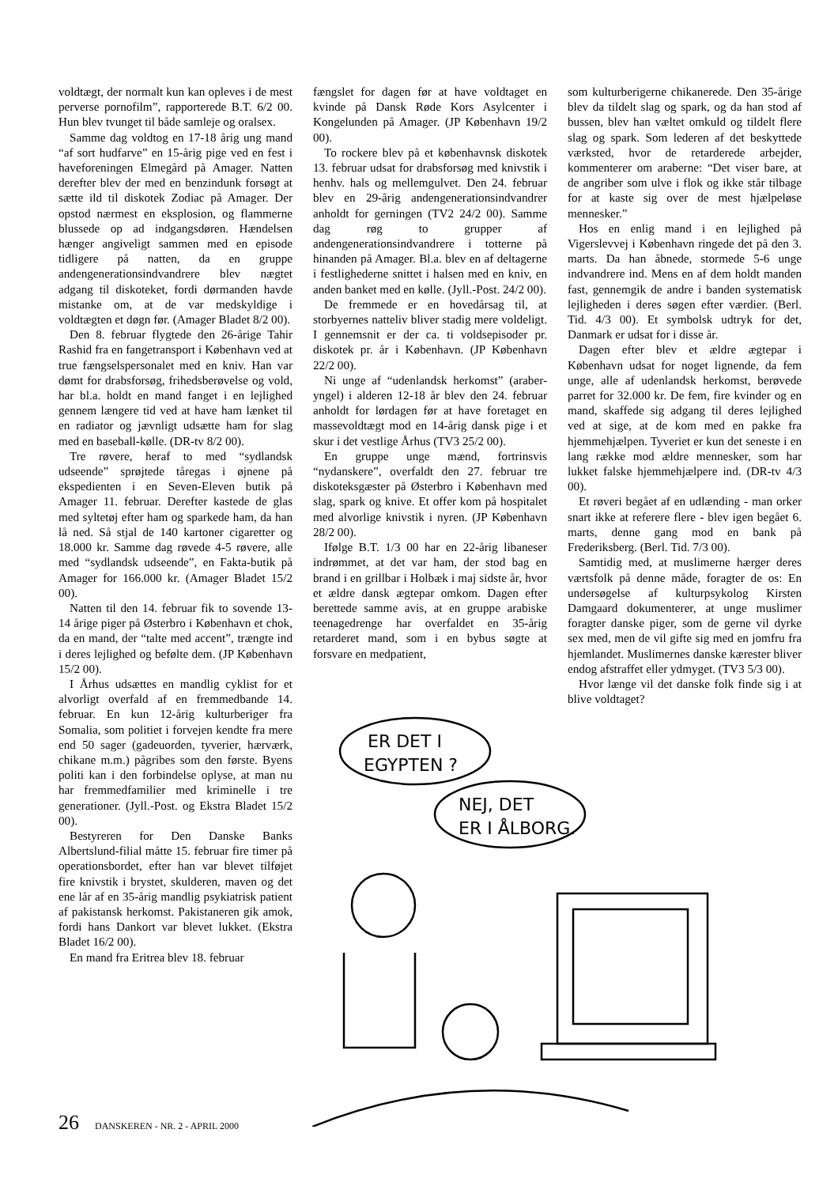voldtægt, der normalt kun kan opleves i de mest perverse pornofilm”, rapporterede B.T. 6/2 00. Hun blev tvunget til både samleje og oralsex.
Samme dag voldtog en 17-18 årig ung mand “af sort hudfarve” en 15-årig pige ved en fest i haveforeningen Elmegård på Amager. Natten derefter blev der med en benzindunk forsøgt at sætte ild til diskotek Zodiac på Amager. Der opstod nærmest en eksplosion, og flammerne blussede op ad indgangsdøren. Hændelsen hænger angiveligt sammen med en episode tidligere på natten, da en gruppe andengenerationsindvandrere blev nægtet adgang til diskoteket, fordi dørmanden havde mistanke om, at de var medskyldige i voldtægten et døgn før. (Amager Bladet 8/2 00).
Den 8. februar flygtede den 26-årige Tahir Rashid fra en fangetransport i København ved at true fængselspersonalet med en kniv. Han var dømt for drabsforsøg, frihedsberøvelse og vold, har bl.a. holdt en mand fanget i en lejlighed gennem længere tid ved at have ham lænket til en radiator og jævnligt udsætte ham for slag med en baseball-kølle. (DR-tv 8/2 00).
Tre røvere, heraf to med “sydlandsk udseende” sprøjtede tåregas i øjnene på ekspedienten i en Seven-Eleven butik på Amager 11. februar. Derefter kastede de glas med syltetøj efter ham og sparkede ham, da han lå ned. Så stjal de 140 kartoner cigaretter og 18.000 kr. Samme dag røvede 4-5 røvere, alle med “sydlandsk udseende”, en Fakta-butik på Amager for 166.000 kr. (Amager Bladet 15/2 00).
Natten til den 14. februar fik to sovende 13-14 årige piger på Østerbro i København et chok, da en mand, der “talte med accent”, trængte ind i deres lejlighed og befølte dem. (JP København 15/2 00).
I Århus udsættes en mandlig cyklist for et alvorligt overfald af en fremmedbande 14. februar. En kun 12-årig kulturberiger fra Somalia, som politiet i forvejen kendte fra mere end 50 sager (gadeuorden, tyverier, hærværk, chikane m.m.) pågribes som den første. Byens politi kan i den forbindelse oplyse, at man nu har fremmedfamilier med kriminelle i tre generationer. (Jyll.-Post. og Ekstra Bladet 15/2 00).
Bestyreren for Den Danske Banks Albertslund-filial måtte 15. februar fire timer på operationsbordet, efter han var blevet tilføjet fire knivstik i brystet, skulderen, maven og det ene lår af en 35-årig mandlig psykiatrisk patient af pakistansk herkomst. Pakistaneren gik amok, fordi hans Dankort var blevet lukket. (Ekstra Bladet 16/2 00).
En mand fra Eritrea blev 18. februar
fængslet for dagen før at have voldtaget en kvinde på Dansk Røde Kors Asylcenter i Kongelunden på Amager. (JP København 19/2 00).
To rockere blev på et københavnsk diskotek 13. februar udsat for drabsforsøg med knivstik i henhv. hals og mellemgulvet. Den 24. februar blev en 29-årig andengenerationsindvandrer anholdt for gerningen (TV2 24/2 00). Samme dag røg to grupper af andengenerationsindvandrere i totterne på hinanden på Amager. Bl.a. blev en af deltagerne i festlighederne snittet i halsen med en kniv, en anden banket med en kølle. (Jyll.-Post. 24/2 00).
De fremmede er en hovedårsag til, at storbyernes natteliv bliver stadig mere voldeligt. I gennemsnit er der ca. ti voldsepisoder pr. diskotek pr. år i København. (JP København 22/2 00).
Ni unge af “udenlandsk herkomst” (araber-yngel) i alderen 12-18 år blev den 24. februar anholdt for lørdagen før at have foretaget en massevoldtægt mod en 14-årig dansk pige i et skur i det vestlige Århus (TV3 25/2 00).
En gruppe unge mænd, fortrinsvis “nydanskere”, overfaldt den 27. februar tre diskoteksgæster på Østerbro i København med slag, spark og knive. Et offer kom på hospitalet med alvorlige knivstik i nyren. (JP København 28/2 00).
Ifølge B.T. 1/3 00 har en 22-årig libaneser indrømmet, at det var ham, der stod bag en brand i en grillbar i Holbæk i maj sidste år, hvor et ældre dansk ægtepar omkom. Dagen efter berettede samme avis, at en gruppe arabiske teenagedrenge har overfaldet en 35-årig retarderet mand, som i en bybus søgte at forsvare en medpatient,
som kulturberigerne chikanerede. Den 35-årige blev da tildelt slag og spark, og da han stod af bussen, blev han væltet omkuld og tildelt flere slag og spark. Som lederen af det beskyttede værksted, hvor de retarderede arbejder, kommenterer om araberne: “Det viser bare, at de angriber som ulve i flok og ikke står tilbage for at kaste sig over de mest hjælpeløse mennesker.”
Hos en enlig mand i en lejlighed på Vigerslevvej i København ringede det på den 3. marts. Da han åbnede, stormede 5-6 unge indvandrere ind. Mens en af dem holdt manden fast, gennemgik de andre i banden systematisk lejligheden i deres søgen efter værdier. (Berl. Tid. 4/3 00). Et symbolsk udtryk for det, Danmark er udsat for i disse år.
Dagen efter blev et ældre ægtepar i København udsat for noget lignende, da fem unge, alle af udenlandsk herkomst, berøvede parret for 32.000 kr. De fem, fire kvinder og en mand, skaffede sig adgang til deres lejlighed ved at sige, at de kom med en pakke fra hjemmehjælpen. Tyveriet er kun det seneste i en lang række mod ældre mennesker, som har lukket falske hjemmehjælpere ind. (DR-tv 4/3 00).
Et røveri begået af en udlænding - man orker snart ikke at referere flere - blev igen begået 6. marts, denne gang mod en bank på Frederiksberg. (Berl. Tid. 7/3 00).
Samtidig med, at muslimerne hærger deres værtsfolk på denne måde, foragter de os: En undersøgelse af kulturpsykolog Kirsten Damgaard dokumenterer, at unge muslimer foragter danske piger, som de gerne vil dyrke sex med, men de vil gifte sig med en jomfru fra hjemlandet. Muslimernes danske kærester bliver endog afstraffet eller ydmyget. (TV3 5/3 00).
Hvor længe vil det danske folk finde sig i at blive voldtaget?
ER DET I
EGYPTEN ?
NEJ, DET
ER I ÅLBORG.
26 DANSKEREN - NR. 2 - APRIL 2000